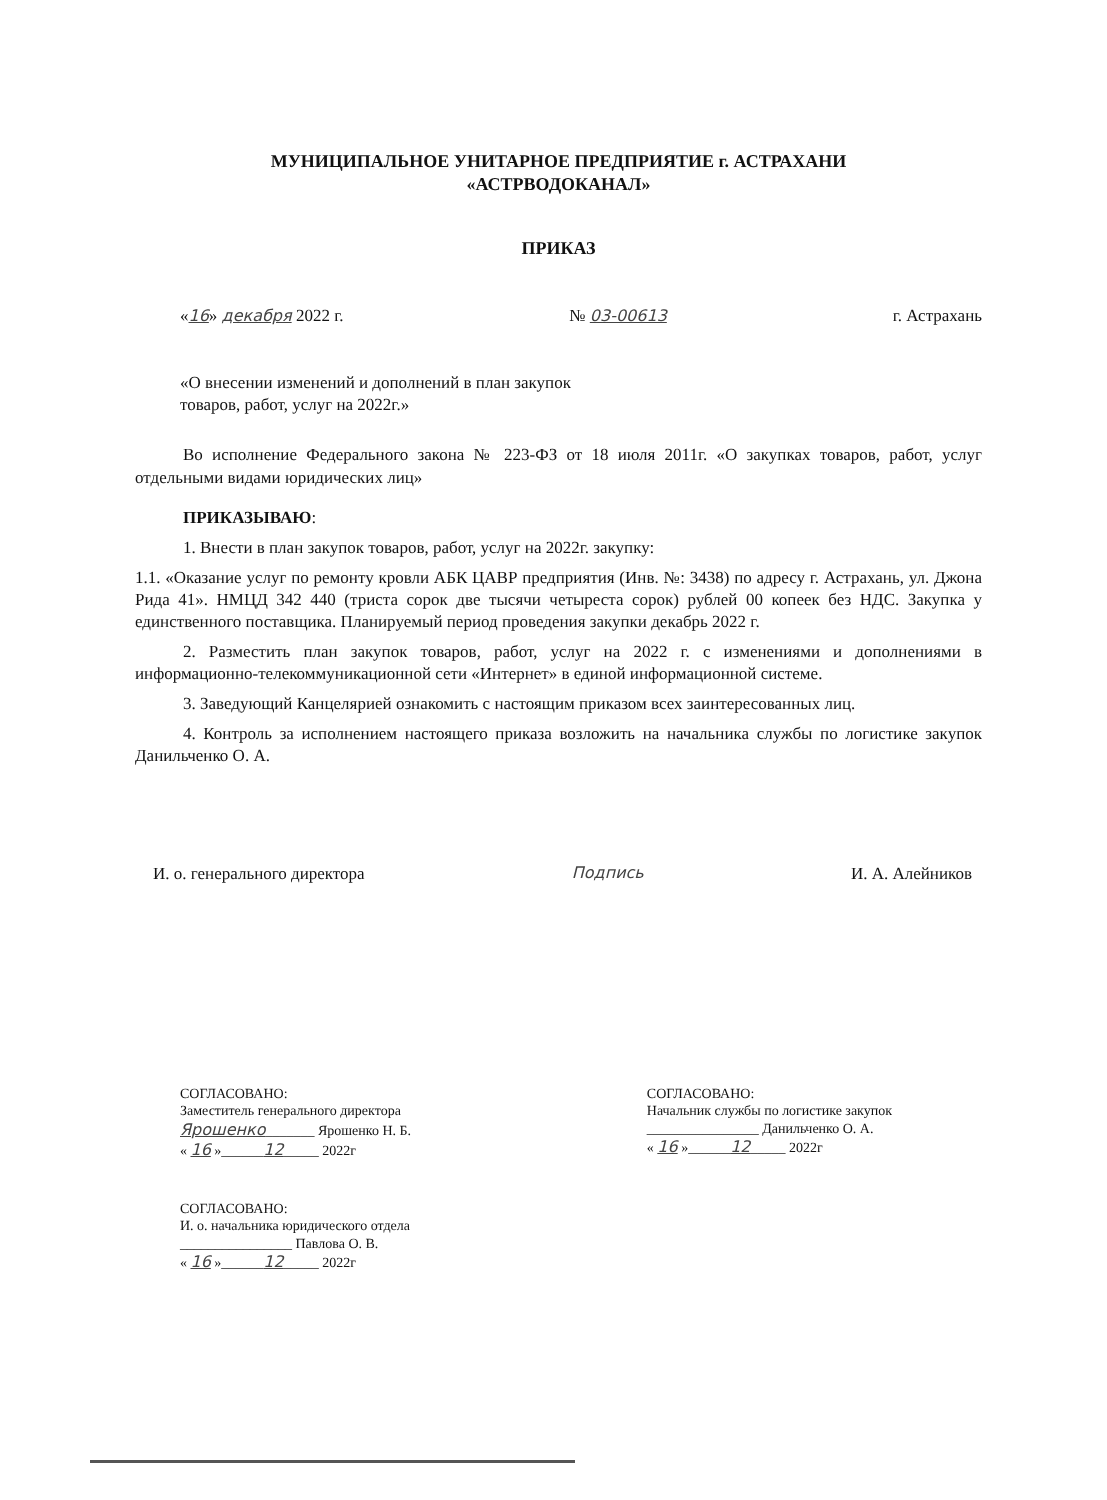МУНИЦИПАЛЬНОЕ УНИТАРНОЕ ПРЕДПРИЯТИЕ г. АСТРАХАНИ
«АСТРВОДОКАНАЛ»
ПРИКАЗ
«16» декабря 2022 г. № 03-00613 г. Астрахань
«О внесении изменений и дополнений в план закупок
товаров, работ, услуг на 2022г.»
Во исполнение Федерального закона № 223-ФЗ от 18 июля 2011г. «О закупках товаров, работ, услуг отдельными видами юридических лиц»
ПРИКАЗЫВАЮ:
1. Внести в план закупок товаров, работ, услуг на 2022г. закупку:
1.1. «Оказание услуг по ремонту кровли АБК ЦАВР предприятия (Инв. №: 3438) по адресу г. Астрахань, ул. Джона Рида 41». НМЦД 342 440 (триста сорок две тысячи четыреста сорок) рублей 00 копеек без НДС. Закупка у единственного поставщика. Планируемый период проведения закупки декабрь 2022 г.
2. Разместить план закупок товаров, работ, услуг на 2022 г. с изменениями и дополнениями в информационно-телекоммуникационной сети «Интернет» в единой информационной системе.
3. Заведующий Канцелярией ознакомить с настоящим приказом всех заинтересованных лиц.
4. Контроль за исполнением настоящего приказа возложить на начальника службы по логистике закупок Данильченко О. А.
И. о. генерального директора Подпись И. А. Алейников
СОГЛАСОВАНО:
Заместитель генерального директора
Ярошенко_______ Ярошенко Н. Б.
« 16 »______12_____ 2022г
СОГЛАСОВАНО:
Начальник службы по логистике закупок
________________ Данильченко О. А.
« 16 »______12_____ 2022г
СОГЛАСОВАНО:
И. о. начальника юридического отдела
________________ Павлова О. В.
« 16 »______12_____ 2022г